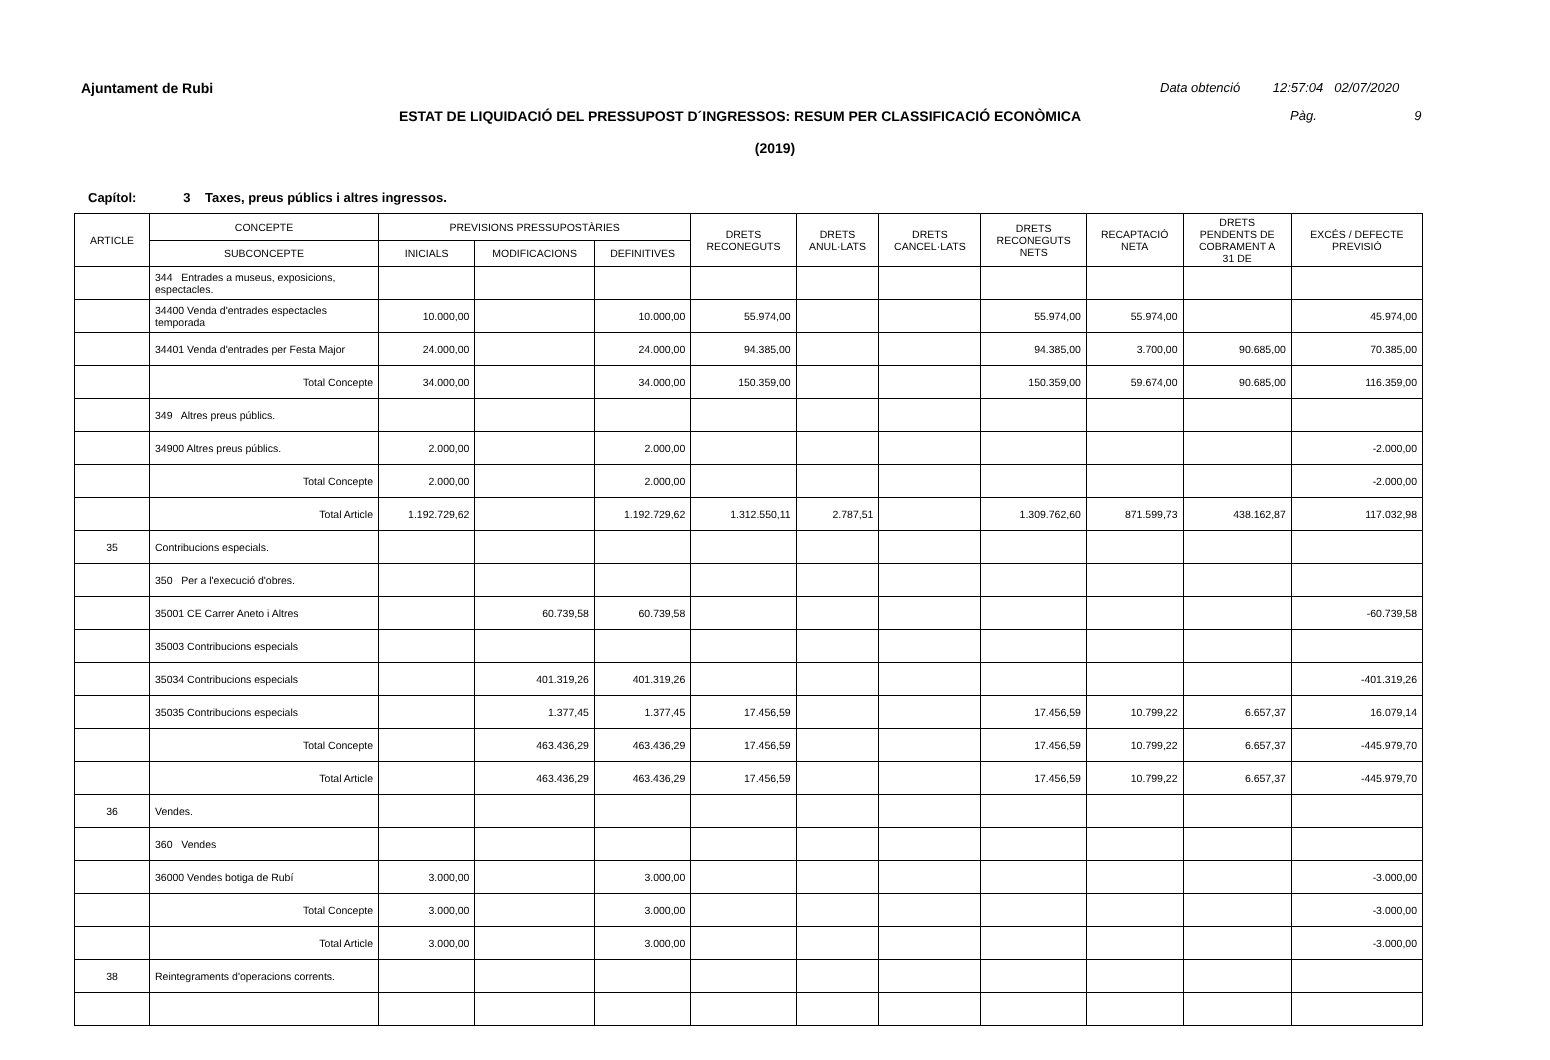Ajuntament de Rubi
Data obtenció 12:57:04 02/07/2020
ESTAT DE LIQUIDACIÓ DEL PRESSUPOST D´INGRESSOS: RESUM PER CLASSIFICACIÓ ECONÒMICA
Pàg. 9
(2019)
Capítol: 3 Taxes, preus públics i altres ingressos.
| ARTICLE | CONCEPTE | PREVISIONS PRESSUPOSTÀRIES | | | DRETS RECONEGUTS | DRETS ANUL·LATS | DRETS CANCEL·LATS | DRETS RECONEGUTS NETS | RECAPTACIÓ NETA | DRETS PENDENTS DE COBRAMENT A 31 DE | EXCÉS / DEFECTE PREVISIÓ |
| --- | --- | --- | --- | --- | --- | --- | --- | --- | --- | --- | --- |
| | SUBCONCEPTE | INICIALS | MODIFICACIONS | DEFINITIVES | | | | | | | |
| | 344 Entrades a museus, exposicions, espectacles. | | | | | | | | | | |
| | 34400 Venda d'entrades espectacles temporada | 10.000,00 | | 10.000,00 | 55.974,00 | | | 55.974,00 | 55.974,00 | | 45.974,00 |
| | 34401 Venda d'entrades per Festa Major | 24.000,00 | | 24.000,00 | 94.385,00 | | | 94.385,00 | 3.700,00 | 90.685,00 | 70.385,00 |
| | Total Concepte | 34.000,00 | | 34.000,00 | 150.359,00 | | | 150.359,00 | 59.674,00 | 90.685,00 | 116.359,00 |
| | 349 Altres preus públics. | | | | | | | | | | |
| | 34900 Altres preus públics. | 2.000,00 | | 2.000,00 | | | | | | | -2.000,00 |
| | Total Concepte | 2.000,00 | | 2.000,00 | | | | | | | -2.000,00 |
| | Total Article | 1.192.729,62 | | 1.192.729,62 | 1.312.550,11 | 2.787,51 | | 1.309.762,60 | 871.599,73 | 438.162,87 | 117.032,98 |
| 35 | Contribucions especials. | | | | | | | | | | |
| | 350 Per a l'execució d'obres. | | | | | | | | | | |
| | 35001 CE Carrer Aneto i Altres | | 60.739,58 | 60.739,58 | | | | | | | -60.739,58 |
| | 35003 Contribucions especials | | | | | | | | | | |
| | 35034 Contribucions especials | | 401.319,26 | 401.319,26 | | | | | | | -401.319,26 |
| | 35035 Contribucions especials | | 1.377,45 | 1.377,45 | 17.456,59 | | | 17.456,59 | 10.799,22 | 6.657,37 | 16.079,14 |
| | Total Concepte | | 463.436,29 | 463.436,29 | 17.456,59 | | | 17.456,59 | 10.799,22 | 6.657,37 | -445.979,70 |
| | Total Article | | 463.436,29 | 463.436,29 | 17.456,59 | | | 17.456,59 | 10.799,22 | 6.657,37 | -445.979,70 |
| 36 | Vendes. | | | | | | | | | | |
| | 360 Vendes | | | | | | | | | | |
| | 36000 Vendes botiga de Rubí | 3.000,00 | | 3.000,00 | | | | | | | -3.000,00 |
| | Total Concepte | 3.000,00 | | 3.000,00 | | | | | | | -3.000,00 |
| | Total Article | 3.000,00 | | 3.000,00 | | | | | | | -3.000,00 |
| 38 | Reintegraments d'operacions corrents. | | | | | | | | | | |